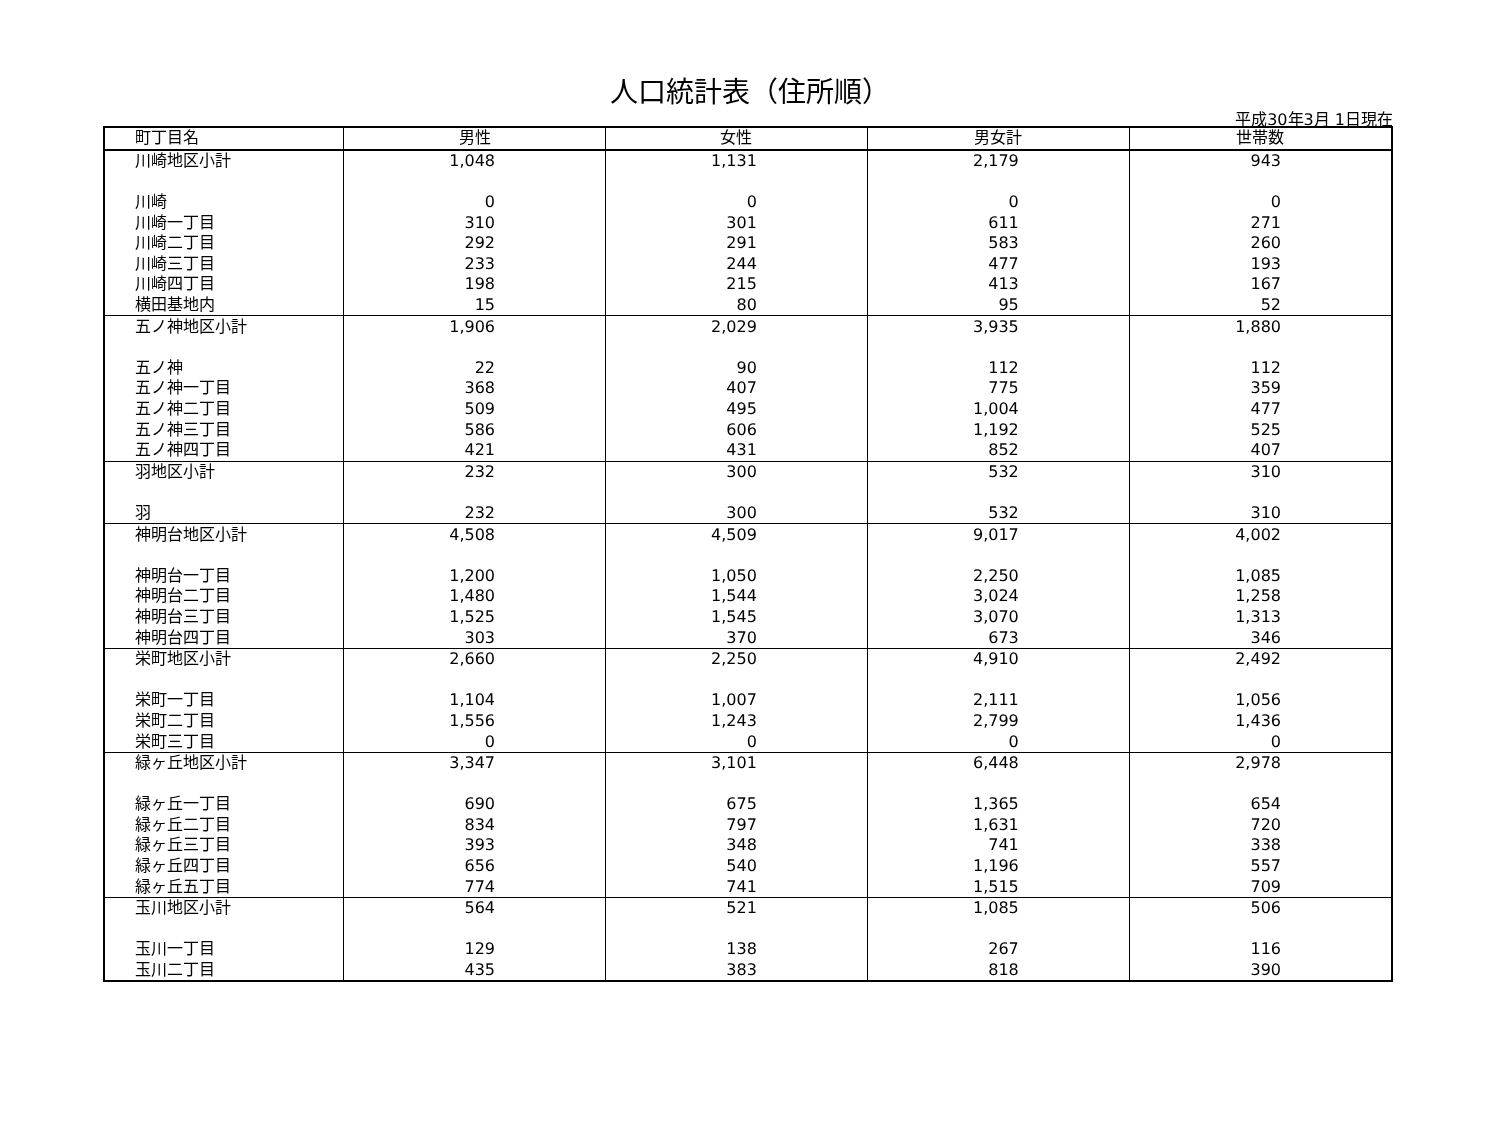人口統計表（住所順）
平成30年3月 1日現在
| 町丁目名 | 男性 | 女性 | 男女計 | 世帯数 |
| --- | --- | --- | --- | --- |
| 川崎地区小計 | 1,048 | 1,131 | 2,179 | 943 |
| 川崎 | 0 | 0 | 0 | 0 |
| 川崎一丁目 | 310 | 301 | 611 | 271 |
| 川崎二丁目 | 292 | 291 | 583 | 260 |
| 川崎三丁目 | 233 | 244 | 477 | 193 |
| 川崎四丁目 | 198 | 215 | 413 | 167 |
| 横田基地内 | 15 | 80 | 95 | 52 |
| 五ノ神地区小計 | 1,906 | 2,029 | 3,935 | 1,880 |
| 五ノ神 | 22 | 90 | 112 | 112 |
| 五ノ神一丁目 | 368 | 407 | 775 | 359 |
| 五ノ神二丁目 | 509 | 495 | 1,004 | 477 |
| 五ノ神三丁目 | 586 | 606 | 1,192 | 525 |
| 五ノ神四丁目 | 421 | 431 | 852 | 407 |
| 羽地区小計 | 232 | 300 | 532 | 310 |
| 羽 | 232 | 300 | 532 | 310 |
| 神明台地区小計 | 4,508 | 4,509 | 9,017 | 4,002 |
| 神明台一丁目 | 1,200 | 1,050 | 2,250 | 1,085 |
| 神明台二丁目 | 1,480 | 1,544 | 3,024 | 1,258 |
| 神明台三丁目 | 1,525 | 1,545 | 3,070 | 1,313 |
| 神明台四丁目 | 303 | 370 | 673 | 346 |
| 栄町地区小計 | 2,660 | 2,250 | 4,910 | 2,492 |
| 栄町一丁目 | 1,104 | 1,007 | 2,111 | 1,056 |
| 栄町二丁目 | 1,556 | 1,243 | 2,799 | 1,436 |
| 栄町三丁目 | 0 | 0 | 0 | 0 |
| 緑ヶ丘地区小計 | 3,347 | 3,101 | 6,448 | 2,978 |
| 緑ヶ丘一丁目 | 690 | 675 | 1,365 | 654 |
| 緑ヶ丘二丁目 | 834 | 797 | 1,631 | 720 |
| 緑ヶ丘三丁目 | 393 | 348 | 741 | 338 |
| 緑ヶ丘四丁目 | 656 | 540 | 1,196 | 557 |
| 緑ヶ丘五丁目 | 774 | 741 | 1,515 | 709 |
| 玉川地区小計 | 564 | 521 | 1,085 | 506 |
| 玉川一丁目 | 129 | 138 | 267 | 116 |
| 玉川二丁目 | 435 | 383 | 818 | 390 |